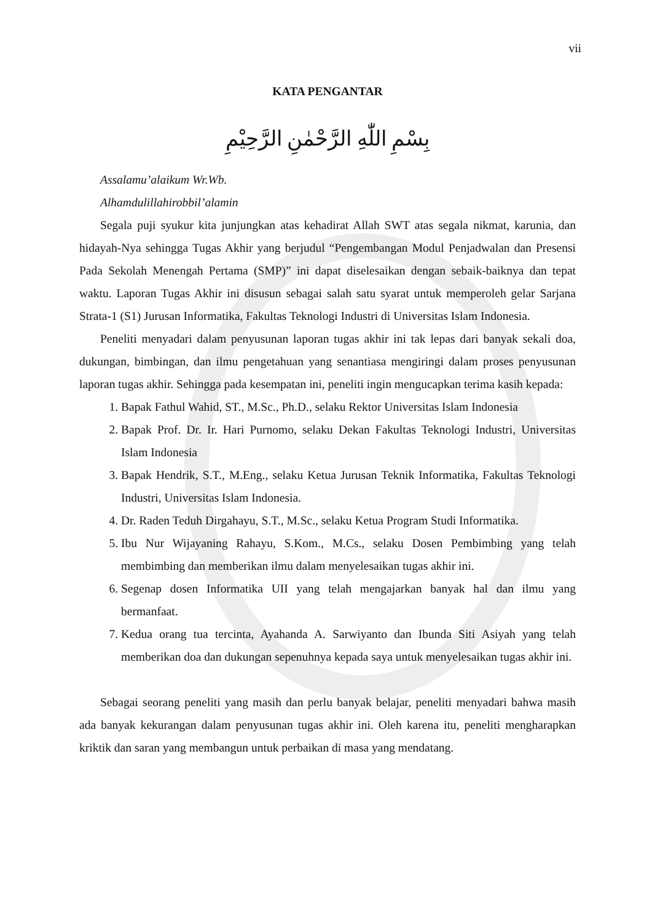vii
KATA PENGANTAR
بِسْمِ اللّٰهِ الرَّحْمٰنِ الرَّحِيْمِ
Assalamu’alaikum Wr.Wb.
Alhamdulillahirobbil’alamin
Segala puji syukur kita junjungkan atas kehadirat Allah SWT atas segala nikmat, karunia, dan hidayah-Nya sehingga Tugas Akhir yang berjudul “Pengembangan Modul Penjadwalan dan Presensi Pada Sekolah Menengah Pertama (SMP)” ini dapat diselesaikan dengan sebaik-baiknya dan tepat waktu. Laporan Tugas Akhir ini disusun sebagai salah satu syarat untuk memperoleh gelar Sarjana Strata-1 (S1) Jurusan Informatika, Fakultas Teknologi Industri di Universitas Islam Indonesia.
Peneliti menyadari dalam penyusunan laporan tugas akhir ini tak lepas dari banyak sekali doa, dukungan, bimbingan, dan ilmu pengetahuan yang senantiasa mengiringi dalam proses penyusunan laporan tugas akhir. Sehingga pada kesempatan ini, peneliti ingin mengucapkan terima kasih kepada:
1. Bapak Fathul Wahid, ST., M.Sc., Ph.D., selaku Rektor Universitas Islam Indonesia
2. Bapak Prof. Dr. Ir. Hari Purnomo, selaku Dekan Fakultas Teknologi Industri, Universitas Islam Indonesia
3. Bapak Hendrik, S.T., M.Eng., selaku Ketua Jurusan Teknik Informatika, Fakultas Teknologi Industri, Universitas Islam Indonesia.
4. Dr. Raden Teduh Dirgahayu, S.T., M.Sc., selaku Ketua Program Studi Informatika.
5. Ibu Nur Wijayaning Rahayu, S.Kom., M.Cs., selaku Dosen Pembimbing yang telah membimbing dan memberikan ilmu dalam menyelesaikan tugas akhir ini.
6. Segenap dosen Informatika UII yang telah mengajarkan banyak hal dan ilmu yang bermanfaat.
7. Kedua orang tua tercinta, Ayahanda A. Sarwiyanto dan Ibunda Siti Asiyah yang telah memberikan doa dan dukungan sepenuhnya kepada saya untuk menyelesaikan tugas akhir ini.
Sebagai seorang peneliti yang masih dan perlu banyak belajar, peneliti menyadari bahwa masih ada banyak kekurangan dalam penyusunan tugas akhir ini. Oleh karena itu, peneliti mengharapkan kriktik dan saran yang membangun untuk perbaikan di masa yang mendatang.